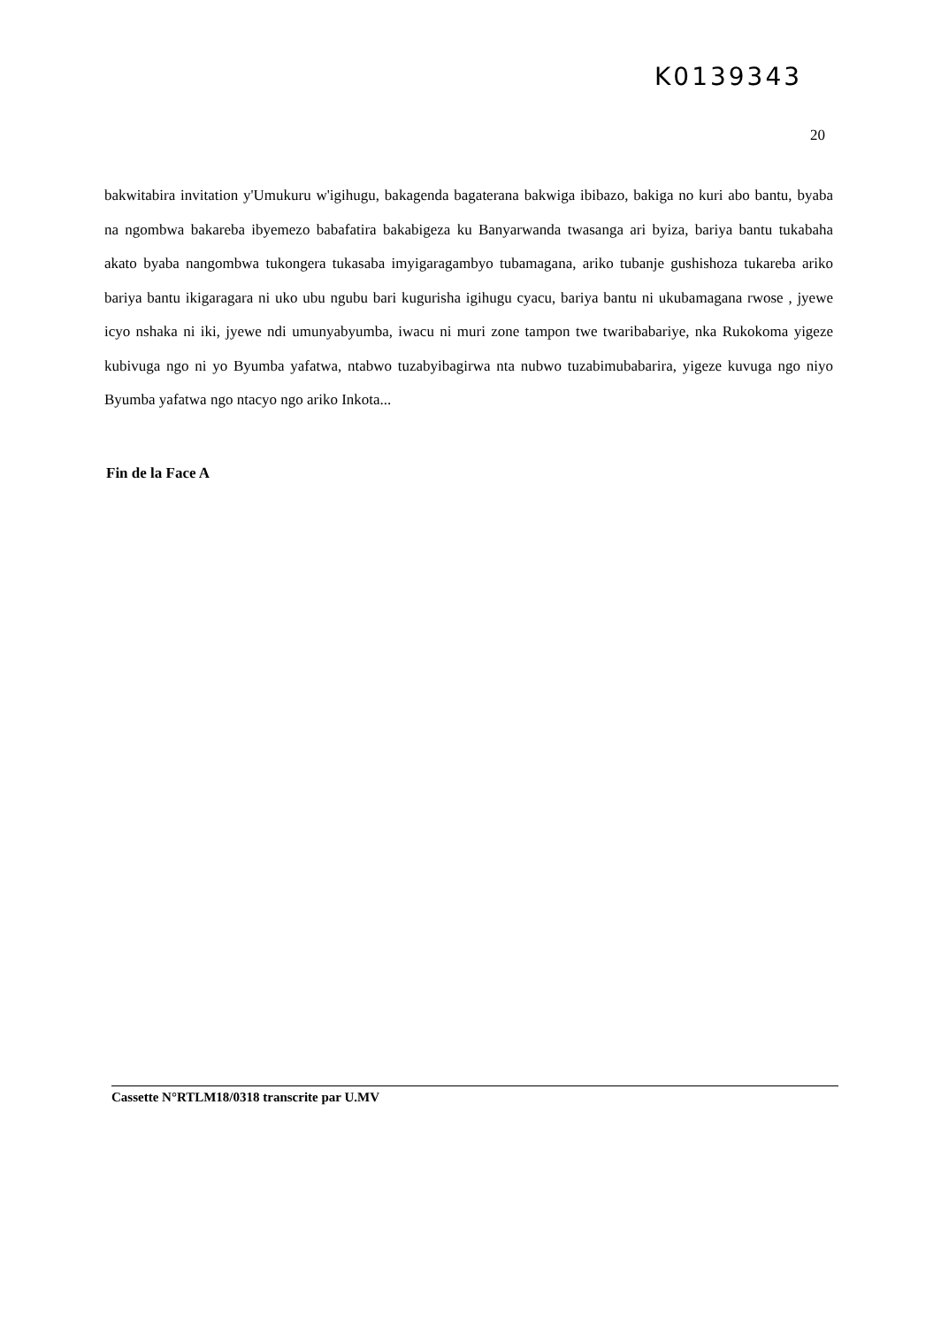K0139343
20
bakwitabira invitation y'Umukuru w'igihugu, bakagenda bagaterana bakwiga ibibazo, bakiga no kuri abo bantu, byaba na ngombwa bakareba ibyemezo babafatira bakabigeza ku Banyarwanda twasanga ari byiza, bariya bantu tukabaha akato byaba nangombwa tukongera tukasaba imyigaragambyo tubamagana, ariko tubanje gushishoza tukareba ariko bariya bantu ikigaragara ni uko ubu ngubu bari kugurisha igihugu cyacu, bariya bantu ni ukubamagana rwose , jyewe icyo nshaka ni iki, jyewe ndi umunyabyumba, iwacu ni muri zone tampon twe twaribabariye, nka Rukokoma yigeze kubivuga ngo ni yo Byumba yafatwa, ntabwo tuzabyibagirwa nta nubwo tuzabimubabarira, yigeze kuvuga ngo niyo Byumba yafatwa ngo ntacyo ngo ariko Inkota...
Fin de la Face A
Cassette N°RTLM18/0318 transcrite par U.MV